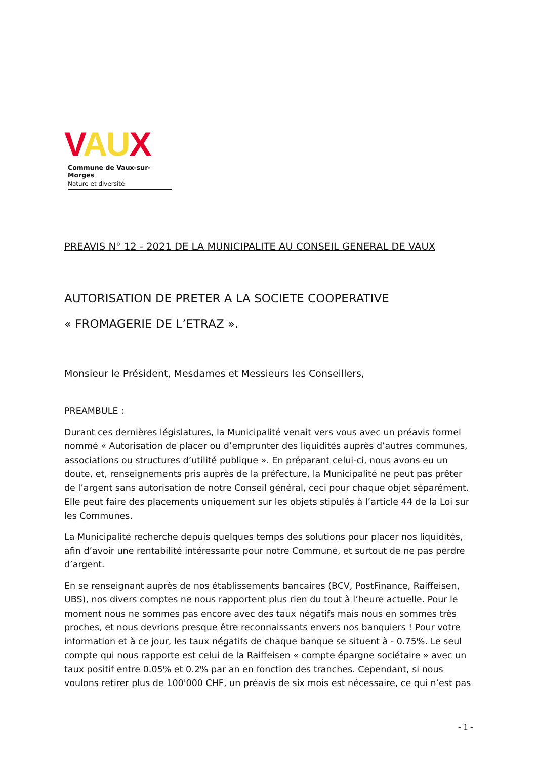VAUX
Commune de Vaux-sur-Morges
Nature et diversité
PREAVIS N° 12 - 2021 DE LA MUNICIPALITE AU CONSEIL GENERAL DE VAUX
AUTORISATION DE PRETER A LA SOCIETE COOPERATIVE
« FROMAGERIE DE L’ETRAZ ».
Monsieur le Président, Mesdames et Messieurs les Conseillers,
PREAMBULE :
Durant ces dernières législatures, la Municipalité venait vers vous avec un préavis formel nommé « Autorisation de placer ou d’emprunter des liquidités auprès d’autres communes, associations ou structures d’utilité publique ». En préparant celui-ci, nous avons eu un doute, et, renseignements pris auprès de la préfecture, la Municipalité ne peut pas prêter de l’argent sans autorisation de notre Conseil général, ceci pour chaque objet séparément. Elle peut faire des placements uniquement sur les objets stipulés à l’article 44 de la Loi sur les Communes.
La Municipalité recherche depuis quelques temps des solutions pour placer nos liquidités, afin d’avoir une rentabilité intéressante pour notre Commune, et surtout de ne pas perdre d’argent.
En se renseignant auprès de nos établissements bancaires (BCV, PostFinance, Raiffeisen, UBS), nos divers comptes ne nous rapportent plus rien du tout à l’heure actuelle. Pour le moment nous ne sommes pas encore avec des taux négatifs mais nous en sommes très proches, et nous devrions presque être reconnaissants envers nos banquiers ! Pour votre information et à ce jour, les taux négatifs de chaque banque se situent à - 0.75%. Le seul compte qui nous rapporte est celui de la Raiffeisen « compte épargne sociétaire » avec un taux positif entre 0.05% et 0.2% par an en fonction des tranches. Cependant, si nous voulons retirer plus de 100'000 CHF, un préavis de six mois est nécessaire, ce qui n’est pas
- 1 -